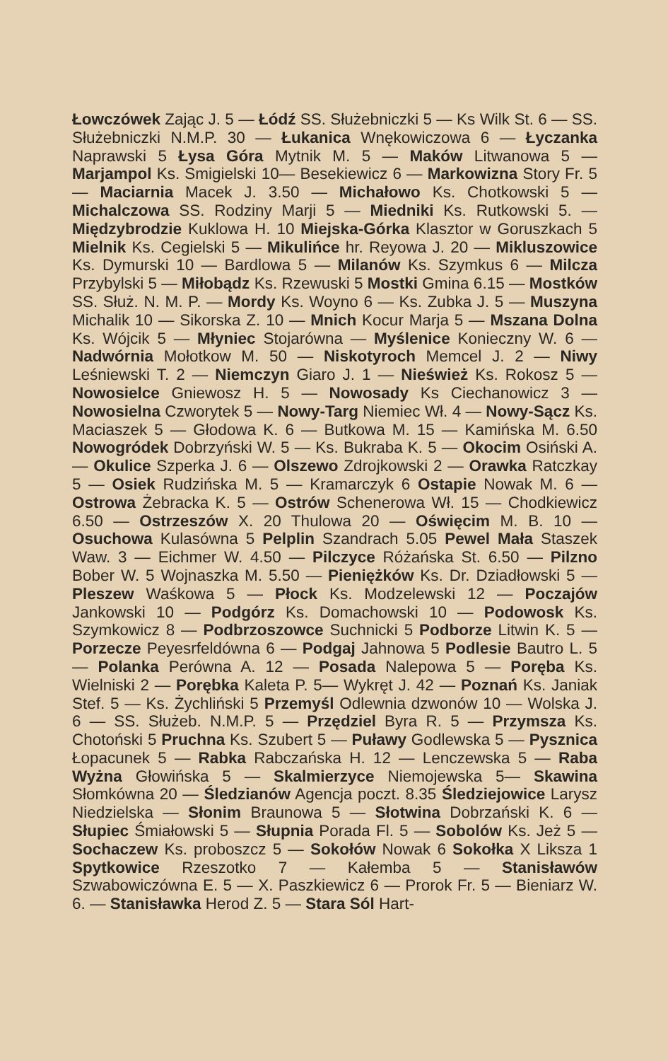Łowczówek Zając J. 5 — Łódź SS. Służebniczki 5 — Ks Wilk St. 6 — SS. Służebniczki N.M.P. 30 — Łukanica Wnękowiczowa 6 — Łyczanka Naprawski 5 Łysa Góra Mytnik M. 5 — Maków Litwanowa 5 — Marjampol Ks. Smigielski 10— Besekiewicz 6 — Markowizna Story Fr. 5 — Maciarnia Macek J. 3.50 — Michałowo Ks. Chotkowski 5 — Michalczowa SS. Rodziny Marji 5 — Miedniki Ks. Rutkowski 5. — Międzybrodzie Kuklowa H. 10 Miejska-Górka Klasztor w Goruszkach 5 Mielnik Ks. Cegielski 5 — Mikulińce hr. Reyowa J. 20 — Mikluszowice Ks. Dymurski 10 — Bardlowa 5 — Milanów Ks. Szymkus 6 — Milcza Przybylski 5 — Miłobądz Ks. Rzewuski 5 Mostki Gmina 6.15 — Mostków SS. Służ. N. M. P. — Mordy Ks. Woyno 6 — Ks. Zubka J. 5 — Muszyna Michalik 10 — Sikorska Z. 10 — Mnich Kocur Marja 5 — Mszana Dolna Ks. Wójcik 5 — Młyniec Stojarówna — Myślenice Konieczny W. 6 — Nadwórnia Mołotkow M. 50 — Niskotyroch Memcel J. 2 — Niwy Leśniewski T. 2 — Niemczyn Giaro J. 1 — Nieśwież Ks. Rokosz 5 — Nowosielce Gniewosz H. 5 — Nowosady Ks Ciechanowicz 3 — Nowosielna Czworytek 5 — Nowy-Targ Niemiec Wł. 4 — Nowy-Sącz Ks. Maciaszek 5 — Głodowa K. 6 — Butkowa M. 15 — Kamińska M. 6.50 Nowogródek Dobrzyński W. 5 — Ks. Bukraba K. 5 — Okocim Osiński A. — Okulice Szperka J. 6 — Olszewo Zdrojkowski 2 — Orawka Ratczkay 5 — Osiek Rudzińska M. 5 — Kramarczyk 6 Ostapie Nowak M. 6 — Ostrowa Żebracka K. 5 — Ostrów Schenerowa Wł. 15 — Chodkiewicz 6.50 — Ostrzeszów X. 20 Thulowa 20 — Oświęcim M. B. 10 — Osuchowa Kulasówna 5 Pelplin Szandrach 5.05 Pewel Mała Staszek Waw. 3 — Eichmer W. 4.50 — Pilczyce Różańska St. 6.50 — Pilzno Bober W. 5 Wojnaszka M. 5.50 — Pieniężków Ks. Dr. Dziadłowski 5 — Pleszew Waśkowa 5 — Płock Ks. Modzelewski 12 — Poczajów Jankowski 10 — Podgórz Ks. Domachowski 10 — Podowosk Ks. Szymkowicz 8 — Podbrzoszowce Suchnicki 5 Podborze Litwin K. 5 — Porzecze Peyesrfeldówna 6 — Podgaj Jahnowa 5 Podlesie Bautro L. 5 — Polanka Perówna A. 12 — Posada Nalepowa 5 — Poręba Ks. Wielniski 2 — Porębka Kaleta P. 5— Wykręt J. 42 — Poznań Ks. Janiak Stef. 5 — Ks. Żychliński 5 Przemyśl Odlewnia dzwonów 10 — Wolska J. 6 — SS. Służeb. N.M.P. 5 — Przędziel Byra R. 5 — Przymsza Ks. Chotoński 5 Pruchna Ks. Szubert 5 — Puławy Godlewska 5 — Pysznica Łopacunek 5 — Rabka Rabczańska H. 12 — Lenczewska 5 — Raba Wyżna Głowińska 5 — Skalmierzyce Niemojewska 5— Skawina Słomkówna 20 — Śledzianów Agencja poczt. 8.35 Śledziejowice Larysz Niedzielska — Słonim Braunowa 5 — Słotwina Dobrzański K. 6 — Słupiec Śmiałowski 5 — Słupnia Porada Fl. 5 — Sobolów Ks. Jeż 5 — Sochaczew Ks. proboszcz 5 — Sokołów Nowak 6 Sokołka X Liksza 1 Spytkowice Rzeszotko 7 — Kałemba 5 — Stanisławów Szwabowiczówna E. 5 — X. Paszkiewicz 6 — Prorok Fr. 5 — Bieniarz W. 6. — Stanisławka Herod Z. 5 — Stara Sól Hart-